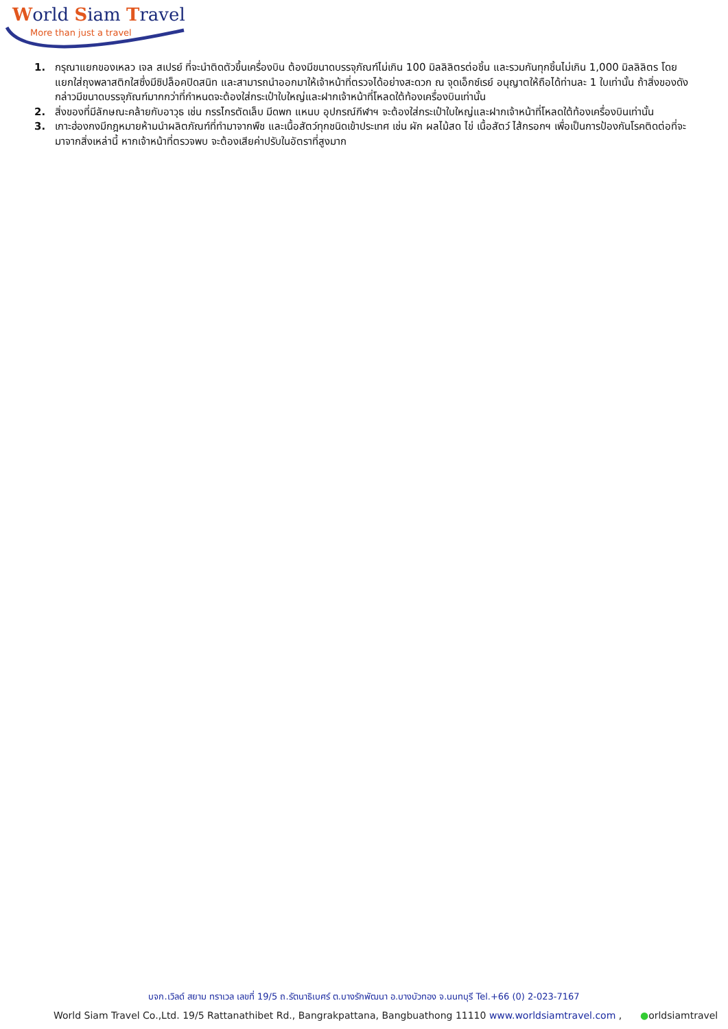World Siam Travel
More than just a travel
1. กรุณาแยกของเหลว เจล สเปรย์ ที่จะนำติดตัวขึ้นเครื่องบิน ต้องมีขนาดบรรจุภัณฑ์ไม่เกิน 100 มิลลิลิตรต่อชิ้น และรวมกันทุกชิ้นไม่เกิน 1,000 มิลลิลิตร โดยแยกใส่ถุงพลาสติกใสซึ่งมีซิปล็อคปิดสนิท และสามารถนำออกมาให้เจ้าหน้าที่ตรวจได้อย่างสะดวก ณ จุดเอ็กซ์เรย์ อนุญาตให้ถือได้ท่านละ 1 ใบเท่านั้น ถ้าสิ่งของดังกล่าวมีขนาดบรรจุภัณฑ์มากกว่าที่กำหนดจะต้องใส่กระเป๋าใบใหญ่และฝากเจ้าหน้าที่โหลดใต้ท้องเครื่องบินเท่านั้น
2. สิ่งของที่มีลักษณะคล้ายกับอาวุธ เช่น กรรไกรตัดเล็บ มีดพก แหนบ อุปกรณ์กีฬาฯ จะต้องใส่กระเป๋าใบใหญ่และฝากเจ้าหน้าที่โหลดใต้ท้องเครื่องบินเท่านั้น
3. เกาะฮ่องกงมีกฎหมายห้ามนำผลิตภัณฑ์ที่ทำมาจากพืช และเนื้อสัตว์ทุกชนิดเข้าประเทศ เช่น ผัก ผลไม้สด ไข่ เนื้อสัตว์ ไส้กรอกฯ เพื่อเป็นการป้องกันโรคติดต่อที่จะมาจากสิ่งเหล่านี้ หากเจ้าหน้าที่ตรวจพบ จะต้องเสียค่าปรับในอัตราที่สูงมาก
บจก.เวิลด์ สยาม ทราเวล เลขที่ 19/5 ถ.รัตนาธิเบศร์ ต.บางรักพัฒนา อ.บางบัวทอง จ.นนทบุรี Tel.+66 (0) 2-023-7167
World Siam Travel Co.,Ltd. 19/5 Rattanathibet Rd., Bangrakpattana, Bangbuathong 11110 www.worldsiamtravel.com , ●orldsiamtravel